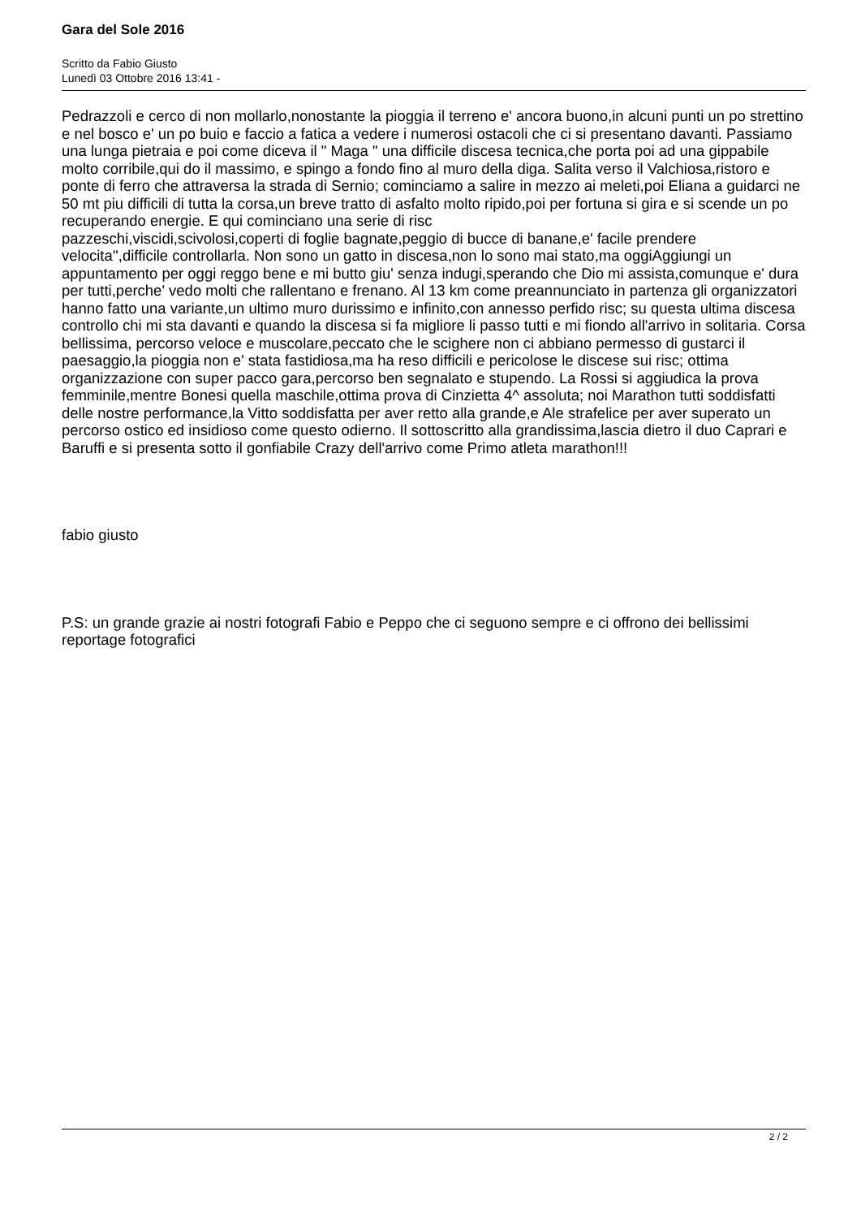Gara del Sole 2016
Scritto da Fabio Giusto
Lunedì 03 Ottobre 2016 13:41 -
Pedrazzoli e cerco di non mollarlo,nonostante la pioggia il terreno e' ancora buono,in alcuni punti un po strettino e nel bosco e' un po buio e faccio a fatica a vedere i numerosi ostacoli che ci si presentano davanti. Passiamo una lunga pietraia e poi come diceva il " Maga " una difficile discesa tecnica,che porta poi ad una gippabile molto corribile,qui do il massimo, e spingo a fondo fino al muro della diga. Salita verso il Valchiosa,ristoro e ponte di ferro che attraversa la strada di Sernio; cominciamo a salire in mezzo ai meleti,poi Eliana a guidarci ne 50 mt piu difficili di tutta la corsa,un breve tratto di asfalto molto ripido,poi per fortuna si gira e si scende un po recuperando energie. E qui cominciano una serie di risc
pazzeschi,viscidi,scivolosi,coperti di foglie bagnate,peggio di bucce di banane,e' facile prendere velocita'',difficile controllarla. Non sono un gatto in discesa,non lo sono mai stato,ma oggiAggiungi un appuntamento per oggi reggo bene e mi butto giu' senza indugi,sperando che Dio mi assista,comunque e' dura per tutti,perche' vedo molti che rallentano e frenano. Al 13 km come preannunciato in partenza gli organizzatori hanno fatto una variante,un ultimo muro durissimo e infinito,con annesso perfido risc; su questa ultima discesa controllo chi mi sta davanti e quando la discesa si fa migliore li passo tutti e mi fiondo all'arrivo in solitaria. Corsa bellissima, percorso veloce e muscolare,peccato che le scighere non ci abbiano permesso di gustarci il paesaggio,la pioggia non e' stata fastidiosa,ma ha reso difficili e pericolose le discese sui risc; ottima organizzazione con super pacco gara,percorso ben segnalato e stupendo. La Rossi si aggiudica la prova femminile,mentre Bonesi quella maschile,ottima prova di Cinzietta 4^ assoluta; noi Marathon tutti soddisfatti delle nostre performance,la Vitto soddisfatta per aver retto alla grande,e Ale strafelice per aver superato un percorso ostico ed insidioso come questo odierno. Il sottoscritto alla grandissima,lascia dietro il duo Caprari e Baruffi e si presenta sotto il gonfiabile Crazy dell'arrivo come Primo atleta marathon!!!
fabio giusto
P.S: un grande grazie ai nostri fotografi Fabio e Peppo che ci seguono sempre e ci offrono dei bellissimi reportage fotografici
2 / 2